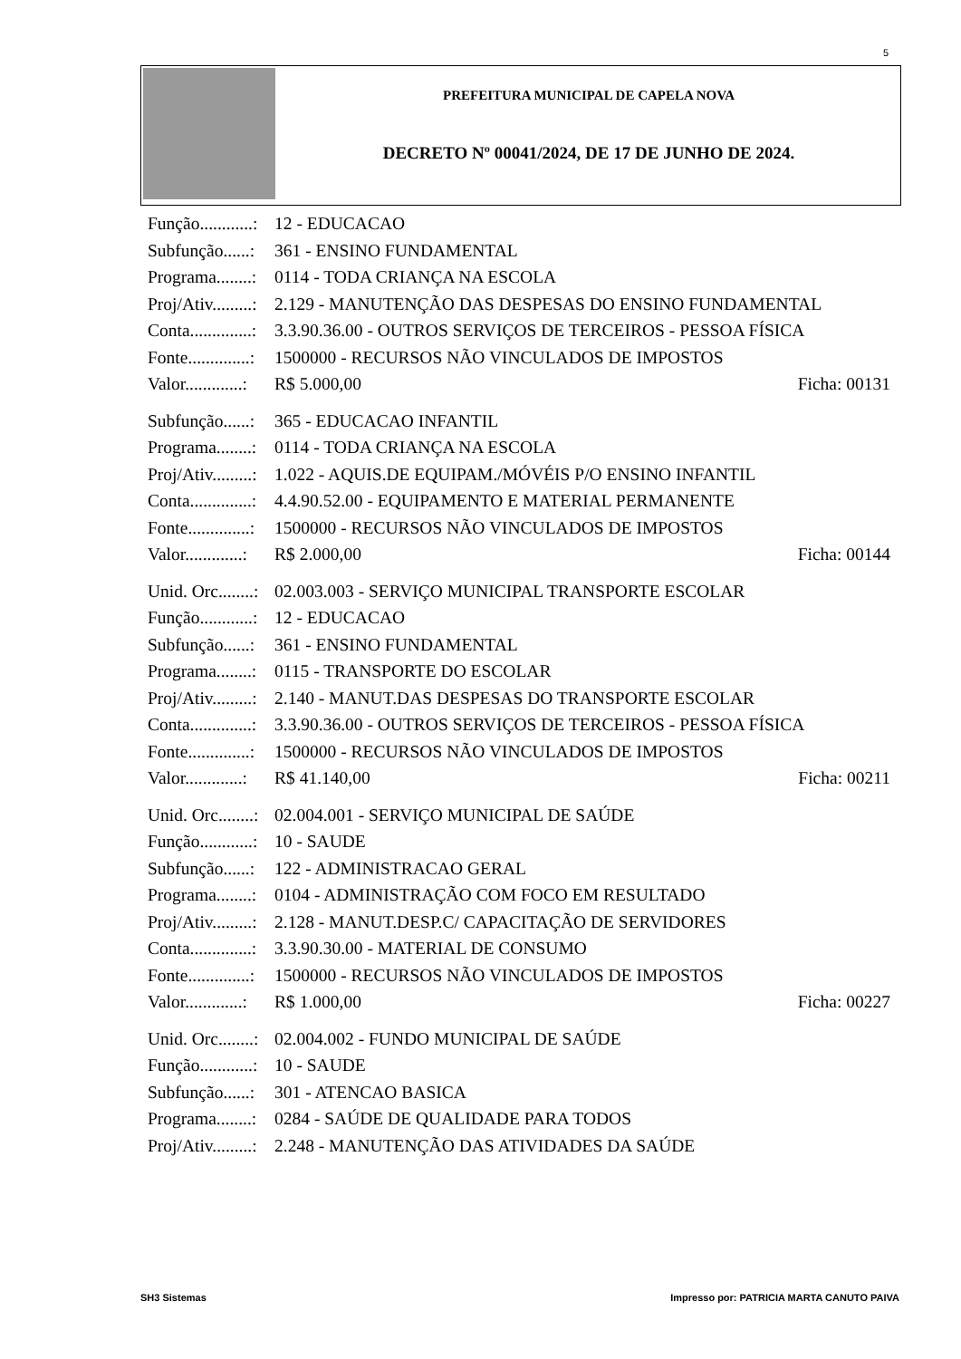5
PREFEITURA MUNICIPAL DE CAPELA NOVA
DECRETO Nº 00041/2024, DE 17 DE JUNHO DE 2024.
Função............: 12 - EDUCACAO
Subfunção......: 361 - ENSINO FUNDAMENTAL
Programa........: 0114 - TODA CRIANÇA NA ESCOLA
Proj/Ativ.........: 2.129 - MANUTENÇÃO DAS DESPESAS DO ENSINO FUNDAMENTAL
Conta..............: 3.3.90.36.00 - OUTROS SERVIÇOS DE TERCEIROS - PESSOA FÍSICA
Fonte..............: 1500000 - RECURSOS NÃO VINCULADOS DE IMPOSTOS
Valor.............: R$ 5.000,00 Ficha: 00131
Subfunção......: 365 - EDUCACAO INFANTIL
Programa........: 0114 - TODA CRIANÇA NA ESCOLA
Proj/Ativ.........: 1.022 - AQUIS.DE EQUIPAM./MÓVÉIS P/O ENSINO INFANTIL
Conta..............: 4.4.90.52.00 - EQUIPAMENTO E MATERIAL PERMANENTE
Fonte..............: 1500000 - RECURSOS NÃO VINCULADOS DE IMPOSTOS
Valor.............: R$ 2.000,00 Ficha: 00144
Unid. Orc........: 02.003.003 - SERVIÇO MUNICIPAL TRANSPORTE ESCOLAR
Função............: 12 - EDUCACAO
Subfunção......: 361 - ENSINO FUNDAMENTAL
Programa........: 0115 - TRANSPORTE DO ESCOLAR
Proj/Ativ.........: 2.140 - MANUT.DAS DESPESAS DO TRANSPORTE ESCOLAR
Conta..............: 3.3.90.36.00 - OUTROS SERVIÇOS DE TERCEIROS - PESSOA FÍSICA
Fonte..............: 1500000 - RECURSOS NÃO VINCULADOS DE IMPOSTOS
Valor.............: R$ 41.140,00 Ficha: 00211
Unid. Orc........: 02.004.001 - SERVIÇO MUNICIPAL DE SAÚDE
Função............: 10 - SAUDE
Subfunção......: 122 - ADMINISTRACAO GERAL
Programa........: 0104 - ADMINISTRAÇÃO COM FOCO EM RESULTADO
Proj/Ativ.........: 2.128 - MANUT.DESP.C/ CAPACITAÇÃO DE SERVIDORES
Conta..............: 3.3.90.30.00 - MATERIAL DE CONSUMO
Fonte..............: 1500000 - RECURSOS NÃO VINCULADOS DE IMPOSTOS
Valor.............: R$ 1.000,00 Ficha: 00227
Unid. Orc........: 02.004.002 - FUNDO MUNICIPAL DE SAÚDE
Função............: 10 - SAUDE
Subfunção......: 301 - ATENCAO BASICA
Programa........: 0284 - SAÚDE DE QUALIDADE PARA TODOS
Proj/Ativ.........: 2.248 - MANUTENÇÃO DAS ATIVIDADES DA SAÚDE
SH3 Sistemas Impresso por: PATRICIA MARTA CANUTO PAIVA